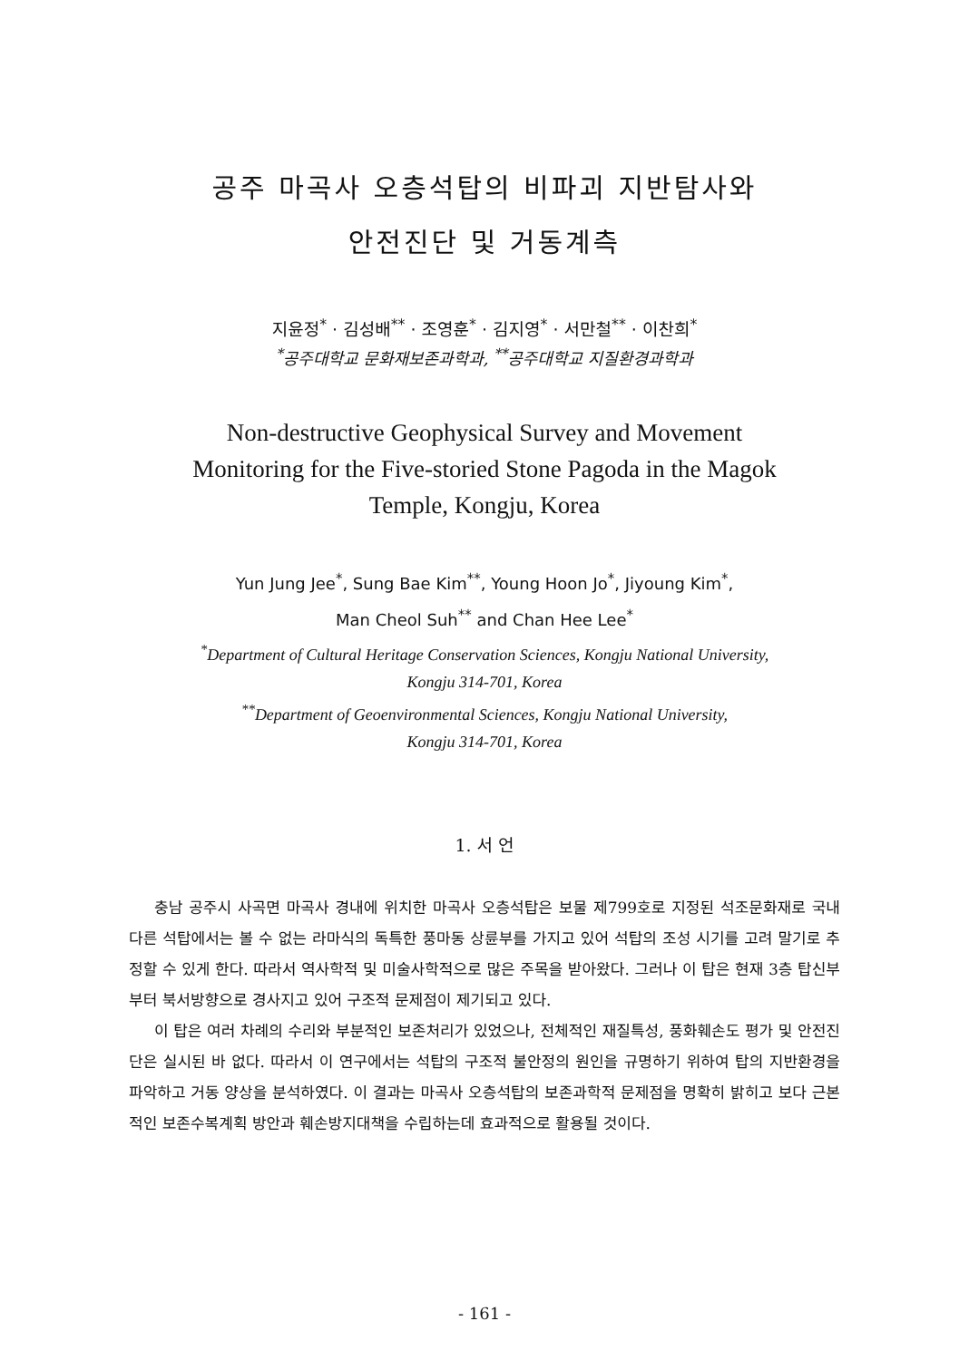공주 마곡사 오층석탑의 비파괴 지반탐사와
안전진단 및 거동계측
지윤정<sup>*</sup> · 김성배<sup>**</sup> · 조영훈<sup>*</sup> · 김지영<sup>*</sup> · 서만철<sup>**</sup> · 이찬희<sup>*</sup>
<sup>*</sup> 공주대학교 문화재보존과학과, <sup>**</sup>공주대학교 지질환경과학과
Non-destructive Geophysical Survey and Movement
Monitoring for the Five-storied Stone Pagoda in the Magok
Temple, Kongju, Korea
Yun Jung Jee<sup>*</sup>, Sung Bae Kim<sup>**</sup>, Young Hoon Jo<sup>*</sup>, Jiyoung Kim<sup>*</sup>,
Man Cheol Suh<sup>**</sup> and Chan Hee Lee<sup>*</sup>
<sup>*</sup> Department of Cultural Heritage Conservation Sciences, Kongju National University,
Kongju 314-701, Korea
<sup>**</sup> Department of Geoenvironmental Sciences, Kongju National University,
Kongju 314-701, Korea
1. 서 언
충남 공주시 사곡면 마곡사 경내에 위치한 마곡사 오층석탑은 보물 제799호로 지정된 석조문화재로 국내 다른 석탑에서는 볼 수 없는 라마식의 독특한 풍마동 상륜부를 가지고 있어 석탑의 조성 시기를 고려 말기로 추정할 수 있게 한다. 따라서 역사학적 및 미술사학적으로 많은 주목을 받아왔다. 그러나 이 탑은 현재 3층 탑신부부터 북서방향으로 경사지고 있어 구조적 문제점이 제기되고 있다.
이 탑은 여러 차례의 수리와 부분적인 보존처리가 있었으나, 전체적인 재질특성, 풍화훼손도 평가 및 안전진단은 실시된 바 없다. 따라서 이 연구에서는 석탑의 구조적 불안정의 원인을 규명하기 위하여 탑의 지반환경을 파악하고 거동 양상을 분석하였다. 이 결과는 마곡사 오층석탑의 보존과학적 문제점을 명확히 밝히고 보다 근본적인 보존수복계획 방안과 훼손방지대책을 수립하는데 효과적으로 활용될 것이다.
- 161 -